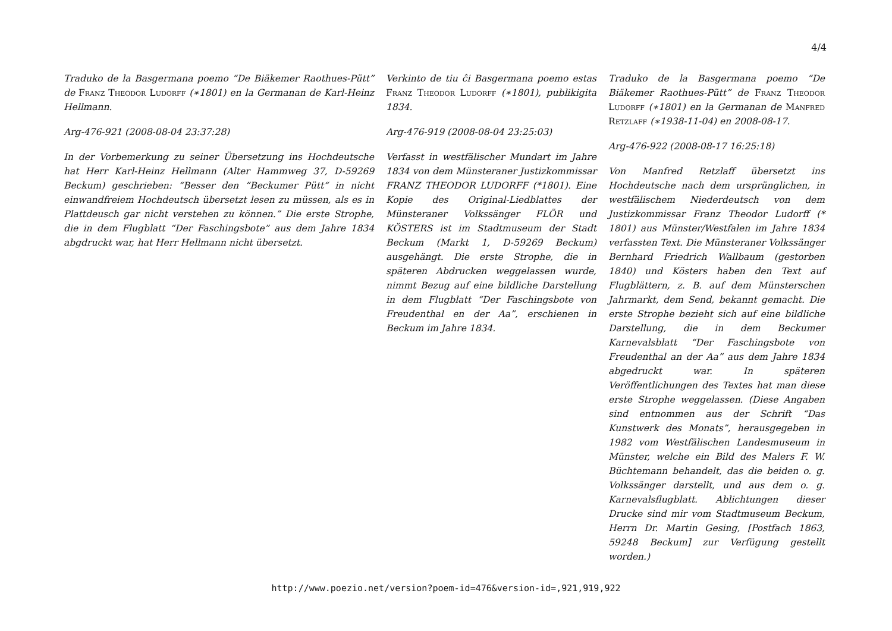4/4
Traduko de la Basgermana poemo “De Biäkemer Raothues-Pütt” de Franz Theodor Ludorff (∗1801) en la Germanan de Karl-Heinz Hellmann.
Arg-476-921 (2008-08-04 23:37:28)
In der Vorbemerkung zu seiner Übersetzung ins Hochdeutsche hat Herr Karl-Heinz Hellmann (Alter Hammweg 37, D-59269 Beckum) geschrieben: “Besser den ”Beckumer Pütt“ in nicht einwandfreiem Hochdeutsch übersetzt lesen zu müssen, als es in Plattdeusch gar nicht verstehen zu können.” Die erste Strophe, die in dem Flugblatt “Der Faschingsbote” aus dem Jahre 1834 abgdruckt war, hat Herr Hellmann nicht übersetzt.
Verkinto de tiu ĉi Basgermana poemo estas Franz Theodor Ludorff (∗1801), publikigita 1834.
Arg-476-919 (2008-08-04 23:25:03)
Verfasst in westfälischer Mundart im Jahre 1834 von dem Münsteraner Justizkommissar FRANZ THEODOR LUDORFF (*1801). Eine Kopie des Original-Liedblattes der Münsteraner Volkssänger FLÖR und KÖSTERS ist im Stadtmuseum der Stadt Beckum (Markt 1, D-59269 Beckum) ausgehängt. Die erste Strophe, die in späteren Abdrucken weggelassen wurde, nimmt Bezug auf eine bildliche Darstellung in dem Flugblatt “Der Faschingsbote von Freudenthal en der Aa”, erschienen in Beckum im Jahre 1834.
Traduko de la Basgermana poemo “De Biäkemer Raothues-Pütt” de Franz Theodor Ludorff (∗1801) en la Germanan de Manfred Retzlaff (∗1938-11-04) en 2008-08-17.
Arg-476-922 (2008-08-17 16:25:18)
Von Manfred Retzlaff übersetzt ins Hochdeutsche nach dem ursprünglichen, in westfälischem Niederdeutsch von dem Justizkommissar Franz Theodor Ludorff (* 1801) aus Münster/Westfalen im Jahre 1834 verfassten Text. Die Münsteraner Volkssänger Bernhard Friedrich Wallbaum (gestorben 1840) und Kösters haben den Text auf Flugblättern, z. B. auf dem Münsterschen Jahrmarkt, dem Send, bekannt gemacht. Die erste Strophe bezieht sich auf eine bildliche Darstellung, die in dem Beckumer Karnevalsblatt “Der Faschingsbote von Freudenthal an der Aa” aus dem Jahre 1834 abgedruckt war. In späteren Veröffentlichungen des Textes hat man diese erste Strophe weggelassen. (Diese Angaben sind entnommen aus der Schrift “Das Kunstwerk des Monats”, herausgegeben in 1982 vom Westfälischen Landesmuseum in Münster, welche ein Bild des Malers F. W. Büchtemann behandelt, das die beiden o. g. Volkssänger darstellt, und aus dem o. g. Karnevalsflugblatt. Ablichtungen dieser Drucke sind mir vom Stadtmuseum Beckum, Herrn Dr. Martin Gesing, [Postfach 1863, 59248 Beckum] zur Verfügung gestellt worden.)
http://www.poezio.net/version?poem-id=476&version-id=,921,919,922